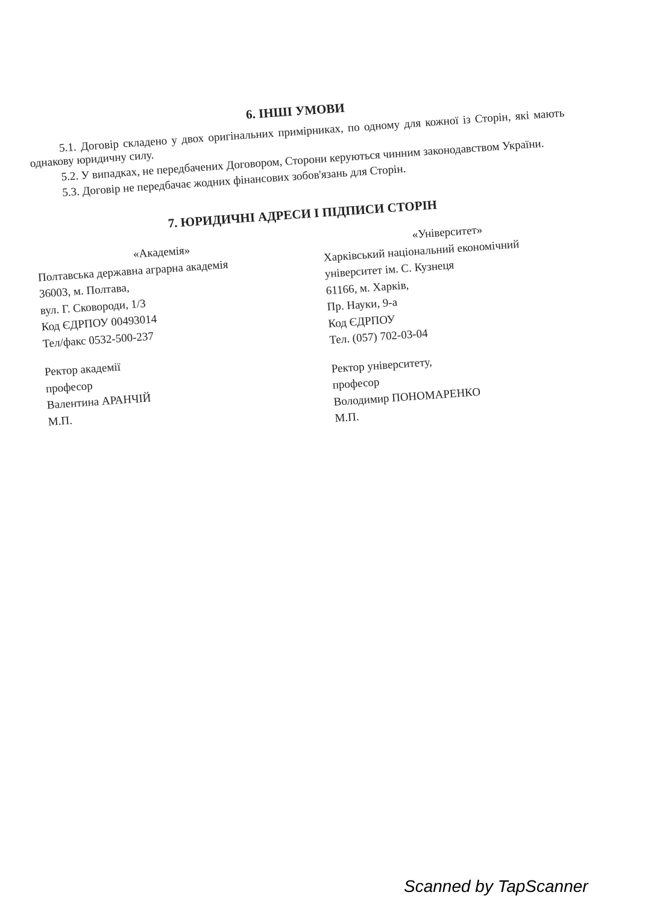6. ІНШІ УМОВИ
5.1. Договір складено у двох оригінальних примірниках, по одному для кожної із Сторін, які мають однакову юридичну силу.
5.2. У випадках, не передбачених Договором, Сторони керуються чинним законодавством України.
5.3. Договір не передбачає жодних фінансових зобов'язань для Сторін.
7. ЮРИДИЧНІ АДРЕСИ І ПІДПИСИ СТОРІН
«Академія»
Полтавська державна аграрна академія
36003, м. Полтава,
вул. Г. Сковороди, 1/3
Код ЄДРПОУ 00493014
Тел/факс 0532-500-237
Ректор академії
професор
Валентина АРАНЧІЙ
М.П.
«Університет»
Харківський національний економічний університет ім. С. Кузнеця
61166, м. Харків,
Пр. Науки, 9-а
Код ЄДРПОУ
Тел. (057) 702-03-04
Ректор університету,
професор
Володимир ПОНОМАРЕНКО
М.П.
Scanned by TapScanner